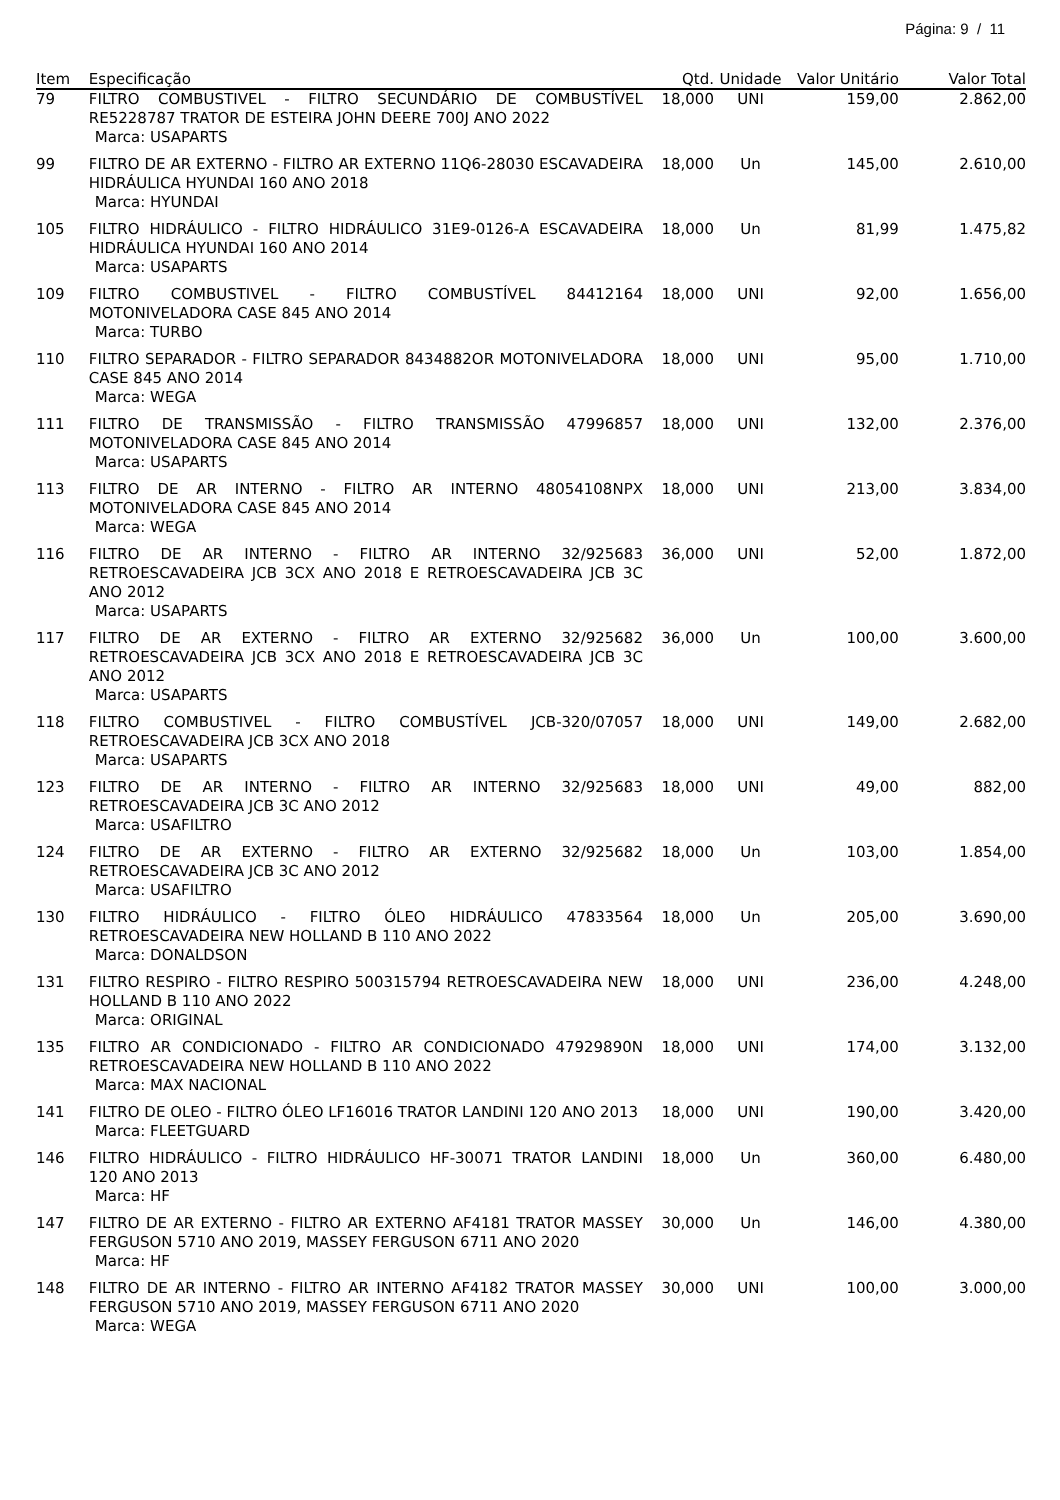Página: 9 / 11
| Item | Especificação | Qtd. | Unidade | Valor Unitário | Valor Total |
| --- | --- | --- | --- | --- | --- |
| 79 | FILTRO COMBUSTIVEL - FILTRO SECUNDÁRIO DE COMBUSTÍVEL RE5228787 TRATOR DE ESTEIRA JOHN DEERE 700J ANO 2022 Marca: USAPARTS | 18,000 | UNI | 159,00 | 2.862,00 |
| 99 | FILTRO DE AR EXTERNO - FILTRO AR EXTERNO 11Q6-28030 ESCAVADEIRA HIDRÁULICA HYUNDAI 160 ANO 2018 Marca: HYUNDAI | 18,000 | Un | 145,00 | 2.610,00 |
| 105 | FILTRO HIDRÁULICO - FILTRO HIDRÁULICO 31E9-0126-A ESCAVADEIRA HIDRÁULICA HYUNDAI 160 ANO 2014 Marca: USAPARTS | 18,000 | Un | 81,99 | 1.475,82 |
| 109 | FILTRO COMBUSTIVEL - FILTRO COMBUSTÍVEL 84412164 MOTONIVELADORA CASE 845 ANO 2014 Marca: TURBO | 18,000 | UNI | 92,00 | 1.656,00 |
| 110 | FILTRO SEPARADOR - FILTRO SEPARADOR 8434882OR MOTONIVELADORA CASE 845 ANO 2014 Marca: WEGA | 18,000 | UNI | 95,00 | 1.710,00 |
| 111 | FILTRO DE TRANSMISSÃO - FILTRO TRANSMISSÃO 47996857 MOTONIVELADORA CASE 845 ANO 2014 Marca: USAPARTS | 18,000 | UNI | 132,00 | 2.376,00 |
| 113 | FILTRO DE AR INTERNO - FILTRO AR INTERNO 48054108NPX MOTONIVELADORA CASE 845 ANO 2014 Marca: WEGA | 18,000 | UNI | 213,00 | 3.834,00 |
| 116 | FILTRO DE AR INTERNO - FILTRO AR INTERNO 32/925683 RETROESCAVADEIRA JCB 3CX ANO 2018 E RETROESCAVADEIRA JCB 3C ANO 2012 Marca: USAPARTS | 36,000 | UNI | 52,00 | 1.872,00 |
| 117 | FILTRO DE AR EXTERNO - FILTRO AR EXTERNO 32/925682 RETROESCAVADEIRA JCB 3CX ANO 2018 E RETROESCAVADEIRA JCB 3C ANO 2012 Marca: USAPARTS | 36,000 | Un | 100,00 | 3.600,00 |
| 118 | FILTRO COMBUSTIVEL - FILTRO COMBUSTÍVEL JCB-320/07057 RETROESCAVADEIRA JCB 3CX ANO 2018 Marca: USAPARTS | 18,000 | UNI | 149,00 | 2.682,00 |
| 123 | FILTRO DE AR INTERNO - FILTRO AR INTERNO 32/925683 RETROESCAVADEIRA JCB 3C ANO 2012 Marca: USAFILTRO | 18,000 | UNI | 49,00 | 882,00 |
| 124 | FILTRO DE AR EXTERNO - FILTRO AR EXTERNO 32/925682 RETROESCAVADEIRA JCB 3C ANO 2012 Marca: USAFILTRO | 18,000 | Un | 103,00 | 1.854,00 |
| 130 | FILTRO HIDRÁULICO - FILTRO ÓLEO HIDRÁULICO 47833564 RETROESCAVADEIRA NEW HOLLAND B 110 ANO 2022 Marca: DONALDSON | 18,000 | Un | 205,00 | 3.690,00 |
| 131 | FILTRO RESPIRO - FILTRO RESPIRO 500315794 RETROESCAVADEIRA NEW HOLLAND B 110 ANO 2022 Marca: ORIGINAL | 18,000 | UNI | 236,00 | 4.248,00 |
| 135 | FILTRO AR CONDICIONADO - FILTRO AR CONDICIONADO 47929890N RETROESCAVADEIRA NEW HOLLAND B 110 ANO 2022 Marca: MAX NACIONAL | 18,000 | UNI | 174,00 | 3.132,00 |
| 141 | FILTRO DE OLEO - FILTRO ÓLEO LF16016 TRATOR LANDINI 120 ANO 2013 Marca: FLEETGUARD | 18,000 | UNI | 190,00 | 3.420,00 |
| 146 | FILTRO HIDRÁULICO - FILTRO HIDRÁULICO HF-30071 TRATOR LANDINI 120 ANO 2013 Marca: HF | 18,000 | Un | 360,00 | 6.480,00 |
| 147 | FILTRO DE AR EXTERNO - FILTRO AR EXTERNO AF4181 TRATOR MASSEY FERGUSON 5710 ANO 2019, MASSEY FERGUSON 6711 ANO 2020 Marca: HF | 30,000 | Un | 146,00 | 4.380,00 |
| 148 | FILTRO DE AR INTERNO - FILTRO AR INTERNO AF4182 TRATOR MASSEY FERGUSON 5710 ANO 2019, MASSEY FERGUSON 6711 ANO 2020 Marca: WEGA | 30,000 | UNI | 100,00 | 3.000,00 |